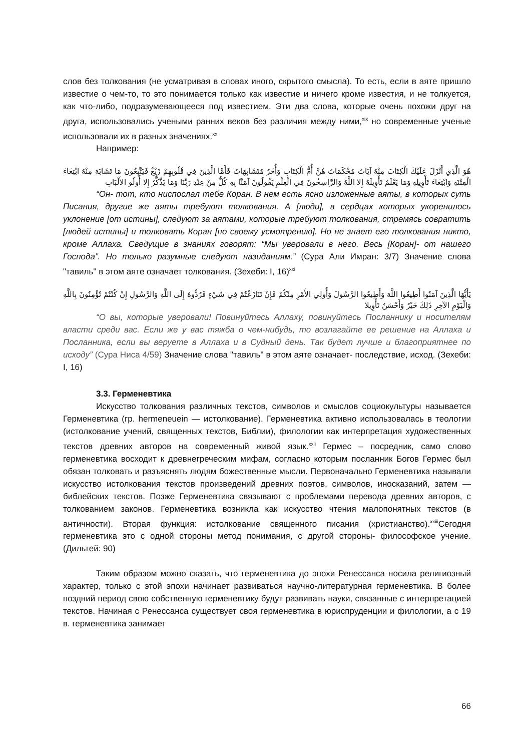слов без толкования (не усматривая в словах иного, скрытого смысла). То есть, если в аяте пришло известие о чем-то, то это понимается только как известие и ничего кроме известия, и не толкуется, как что-либо, подразумевающееся под известием. Эти два слова, которые очень похожи друг на друга, использовались учеными ранних веков без различия между ними,<sup>xix</sup> но современные ученые использовали их в разных значениях.<sup>xx</sup>
Например:
هُوَ الَّذِي أَنْزَلَ عَلَيْكَ الْكِتَابَ مِنْهُ آيَاتٌ مُحْكَمَاتٌ هُنَّ أُمُّ الْكِتَابِ وَأُخَرُ مُتَشَابِهَاتٌ فَأَمَّا الَّذِينَ فِي قُلُوبِهِمْ زَيْغٌ فَيَتَّبِعُونَ مَا تَشَابَهَ مِنْهُ ابْتِغَاءَ الْفِتْنَةِ وَابْتِغَاءَ تَأْوِيلِهِ وَمَا يَعْلَمُ تَأْوِيلَهُ إِلا اللَّهُ وَالرَّاسِخُونَ فِي الْعِلْمِ يَقُولُونَ آمَنَّا بِهِ كُلٌّ مِنْ عِنْدِ رَبِّنَا وَمَا يَذَّكَّرُ إِلا أُولُو الأَلْبَابِ
“Он- тот, кто ниспослал тебе Коран. В нем есть ясно изложенные аяты, в которых суть Писания, другие же аяты требуют толкования. А [люди], в сердцах которых укоренилось уклонение [от истины], следуют за аятами, которые требуют толкования, стремясь совратить [людей истины] и толковать Коран [по своему усмотрению]. Но не знает его толкования никто, кроме Аллаха. Сведущие в знаниях говорят: “Мы уверовали в него. Весь [Коран]- от нашего Господа”. Но только разумные следуют назиданиям.” (Сура Али Имран: 3/7) Значение слова "тавиль" в этом аяте означает толкования. (Зехеби: I, 16)<sup>xxi</sup>
يَأَيُّهَا الَّذِينَ آمَنُوا أَطِيعُوا اللَّهَ وَأَطِيعُوا الرَّسُولَ وَأُولِي الأَمْرِ مِنْكُمْ فَإِنْ تَنَازَعْتُمْ فِي شَيْءٍ فَرُدُّوهُ إِلَى اللَّهِ وَالرَّسُولِ إِنْ كُنْتُمْ تُؤْمِنُونَ بِاللَّهِ وَالْيَوْمِ الآخِرِ ذَلِكَ خَيْرٌ وَأَحْسَنُ تَأْوِيلا
“О вы, которые уверовали! Повинуйтесь Аллаху, повинуйтесь Посланнику и носителям власти среди вас. Если же у вас тяжба о чем-нибудь, то возлагайте ее решение на Аллаха и Посланника, если вы веруете в Аллаха и в Судный день. Так будет лучше и благоприятнее по исходу” (Сура Ниса 4/59) Значение слова "тавиль" в этом аяте означает- последствие, исход. (Зехеби: I, 16)
3.3. Герменевтика
Искусство толкования различных текстов, символов и смыслов социокультуры называется Герменевтика (гр. hermeneuein — истолкование). Герменевтика активно использовалась в теологии (истолкование учений, священных текстов, Библии), филологии как интерпретация художественных текстов древних авторов на современный живой язык.<sup>xxii</sup> Гермес – посредник, само слово герменевтика восходит к древнегреческим мифам, согласно которым посланник Богов Гермес был обязан толковать и разъяснять людям божественные мысли. Первоначально Герменевтика называли искусство истолкования текстов произведений древних поэтов, символов, иносказаний, затем — библейских текстов. Позже Герменевтика связывают с проблемами перевода древних авторов, с толкованием законов. Герменевтика возникла как искусство чтения малопонятных текстов (в античности). Вторая функция: истолкование священного писания (христианство).<sup>xxiii</sup>Сегодня герменевтика это с одной стороны метод понимания, с другой стороны- философское учение. (Дильтей: 90)
Таким образом можно сказать, что герменевтика до эпохи Ренессанса носила религиозный характер, только с этой эпохи начинает развиваться научно-литературная герменевтика. В более поздний период свою собственную герменевтику будут развивать науки, связанные с интерпретацией текстов. Начиная с Ренессанса существует своя герменевтика в юриспруденции и филологии, а с 19 в. герменевтика занимает
66